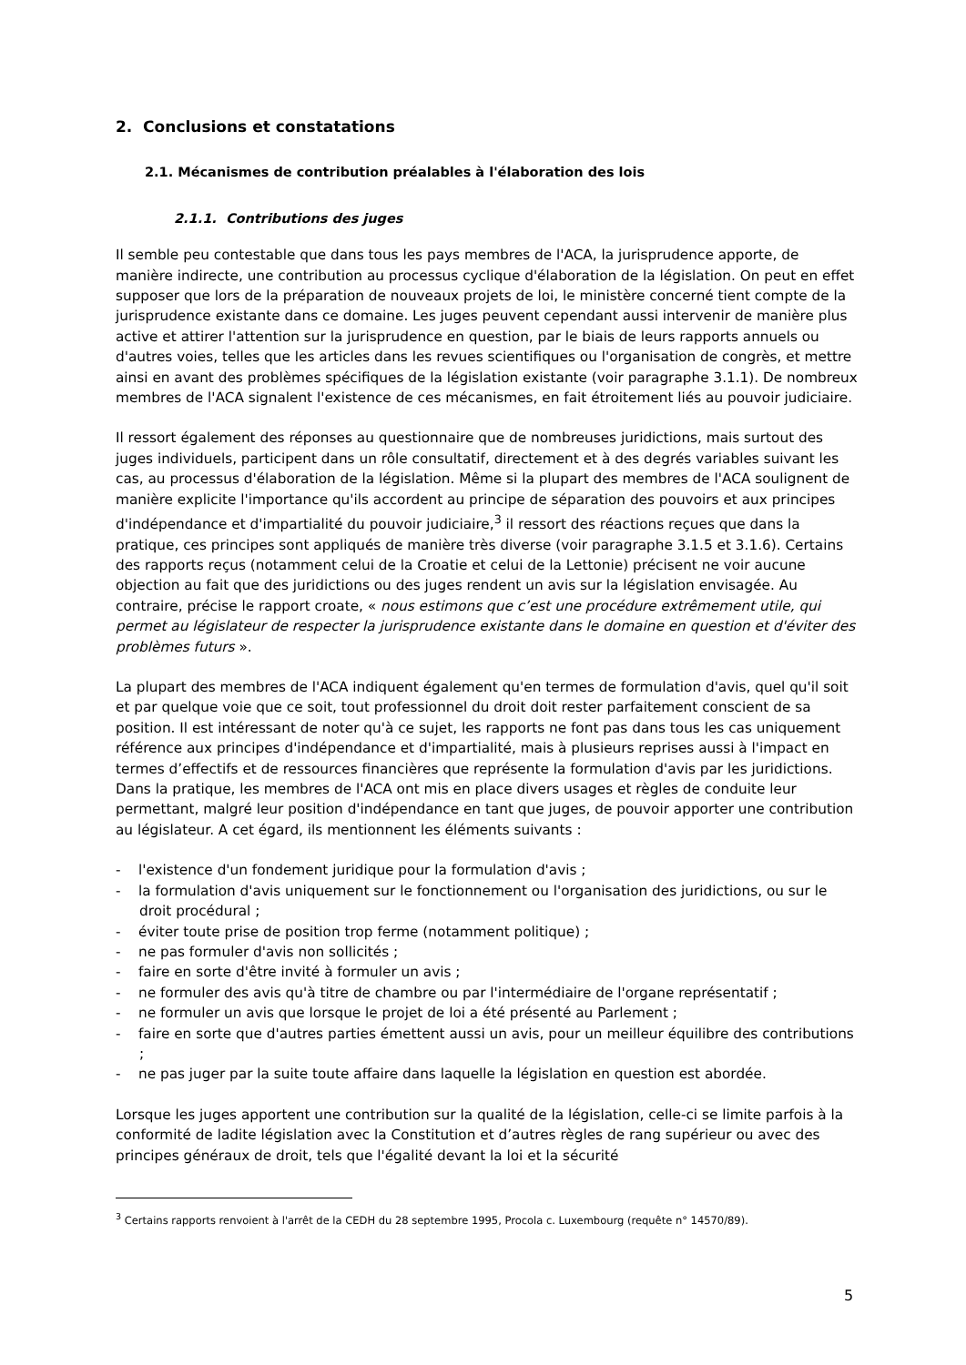2. Conclusions et constatations
2.1. Mécanismes de contribution préalables à l'élaboration des lois
2.1.1. Contributions des juges
Il semble peu contestable que dans tous les pays membres de l'ACA, la jurisprudence apporte, de manière indirecte, une contribution au processus cyclique d'élaboration de la législation. On peut en effet supposer que lors de la préparation de nouveaux projets de loi, le ministère concerné tient compte de la jurisprudence existante dans ce domaine. Les juges peuvent cependant aussi intervenir de manière plus active et attirer l'attention sur la jurisprudence en question, par le biais de leurs rapports annuels ou d'autres voies, telles que les articles dans les revues scientifiques ou l'organisation de congrès, et mettre ainsi en avant des problèmes spécifiques de la législation existante (voir paragraphe 3.1.1). De nombreux membres de l'ACA signalent l'existence de ces mécanismes, en fait étroitement liés au pouvoir judiciaire.
Il ressort également des réponses au questionnaire que de nombreuses juridictions, mais surtout des juges individuels, participent dans un rôle consultatif, directement et à des degrés variables suivant les cas, au processus d'élaboration de la législation. Même si la plupart des membres de l'ACA soulignent de manière explicite l'importance qu'ils accordent au principe de séparation des pouvoirs et aux principes d'indépendance et d'impartialité du pouvoir judiciaire,<sup>3</sup> il ressort des réactions reçues que dans la pratique, ces principes sont appliqués de manière très diverse (voir paragraphe 3.1.5 et 3.1.6). Certains des rapports reçus (notamment celui de la Croatie et celui de la Lettonie) précisent ne voir aucune objection au fait que des juridictions ou des juges rendent un avis sur la législation envisagée. Au contraire, précise le rapport croate, « nous estimons que c’est une procédure extrêmement utile, qui permet au législateur de respecter la jurisprudence existante dans le domaine en question et d'éviter des problèmes futurs ».
La plupart des membres de l'ACA indiquent également qu'en termes de formulation d'avis, quel qu'il soit et par quelque voie que ce soit, tout professionnel du droit doit rester parfaitement conscient de sa position. Il est intéressant de noter qu'à ce sujet, les rapports ne font pas dans tous les cas uniquement référence aux principes d'indépendance et d'impartialité, mais à plusieurs reprises aussi à l'impact en termes d’effectifs et de ressources financières que représente la formulation d'avis par les juridictions. Dans la pratique, les membres de l'ACA ont mis en place divers usages et règles de conduite leur permettant, malgré leur position d'indépendance en tant que juges, de pouvoir apporter une contribution au législateur. A cet égard, ils mentionnent les éléments suivants :
- l'existence d'un fondement juridique pour la formulation d'avis ;
- la formulation d'avis uniquement sur le fonctionnement ou l'organisation des juridictions, ou sur le droit procédural ;
- éviter toute prise de position trop ferme (notamment politique) ;
- ne pas formuler d'avis non sollicités ;
- faire en sorte d'être invité à formuler un avis ;
- ne formuler des avis qu'à titre de chambre ou par l'intermédiaire de l'organe représentatif ;
- ne formuler un avis que lorsque le projet de loi a été présenté au Parlement ;
- faire en sorte que d'autres parties émettent aussi un avis, pour un meilleur équilibre des contributions ;
- ne pas juger par la suite toute affaire dans laquelle la législation en question est abordée.
Lorsque les juges apportent une contribution sur la qualité de la législation, celle-ci se limite parfois à la conformité de ladite législation avec la Constitution et d’autres règles de rang supérieur ou avec des principes généraux de droit, tels que l'égalité devant la loi et la sécurité
<sup>3</sup> Certains rapports renvoient à l'arrêt de la CEDH du 28 septembre 1995, Procola c. Luxembourg (requête n° 14570/89).
5